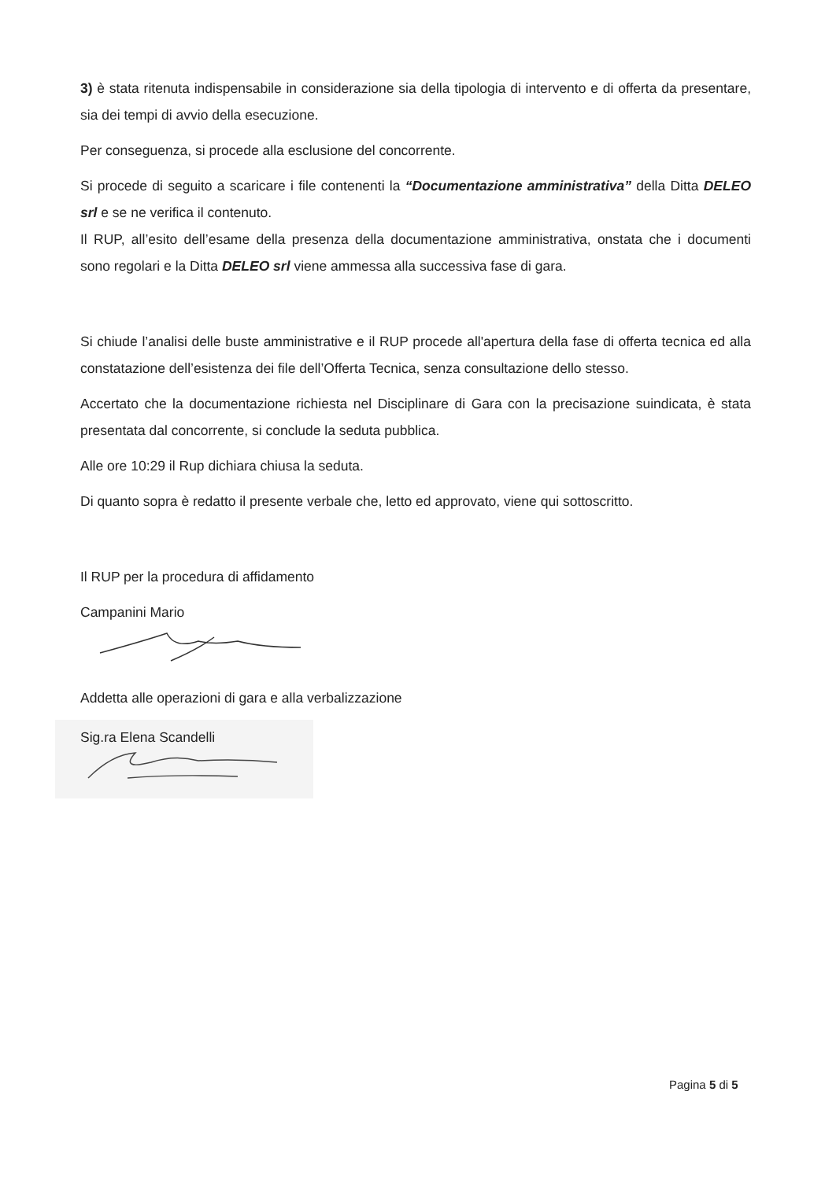3) è stata ritenuta indispensabile in considerazione sia della tipologia di intervento e di offerta da presentare, sia dei tempi di avvio della esecuzione.
Per conseguenza, si procede alla esclusione del concorrente.
Si procede di seguito a scaricare i file contenenti la “Documentazione amministrativa” della Ditta DELEO srl e se ne verifica il contenuto.
Il RUP, all’esito dell’esame della presenza della documentazione amministrativa, onstata che i documenti sono regolari e la Ditta DELEO srl viene ammessa alla successiva fase di gara.
Si chiude l’analisi delle buste amministrative e il RUP procede all'apertura della fase di offerta tecnica ed alla constatazione dell’esistenza dei file dell’Offerta Tecnica, senza consultazione dello stesso.
Accertato che la documentazione richiesta nel Disciplinare di Gara con la precisazione suindicata, è stata presentata dal concorrente, si conclude la seduta pubblica.
Alle ore 10:29 il Rup dichiara chiusa la seduta.
Di quanto sopra è redatto il presente verbale che, letto ed approvato, viene qui sottoscritto.
Il RUP per la procedura di affidamento
Campanini Mario
Addetta alle operazioni di gara e alla verbalizzazione
Sig.ra Elena Scandelli
Pagina 5 di 5